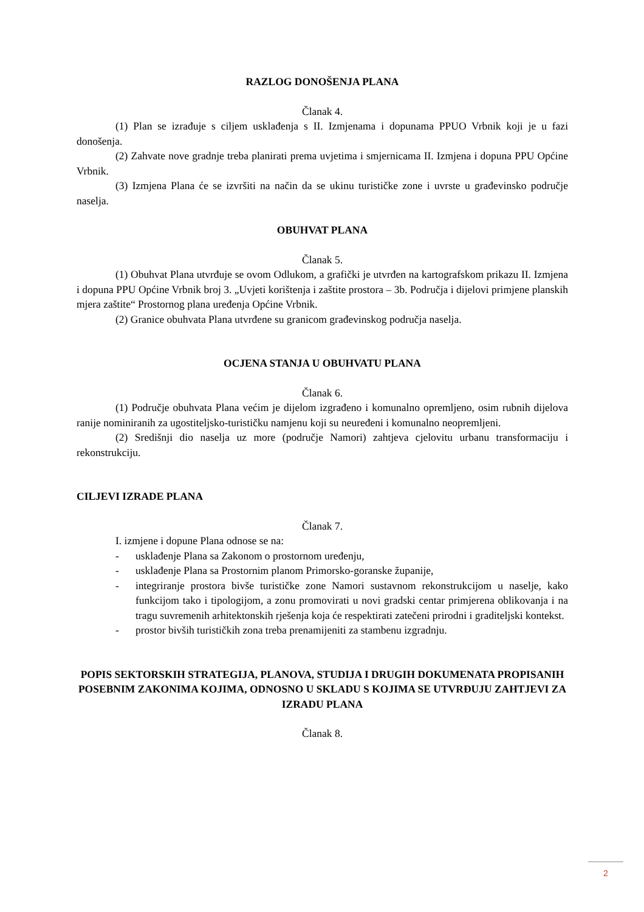RAZLOG DONOŠENJA PLANA
Članak 4.
(1) Plan se izrađuje s ciljem usklađenja s II. Izmjenama i dopunama PPUO Vrbnik koji je u fazi donošenja.
(2) Zahvate nove gradnje treba planirati prema uvjetima i smjernicama II. Izmjena i dopuna PPU Općine Vrbnik.
(3) Izmjena Plana će se izvršiti na način da se ukinu turističke zone i uvrste u građevinsko područje naselja.
OBUHVAT PLANA
Članak 5.
(1) Obuhvat Plana utvrđuje se ovom Odlukom, a grafički je utvrđen na kartografskom prikazu II. Izmjena i dopuna PPU Općine Vrbnik broj 3. „Uvjeti korištenja i zaštite prostora – 3b. Područja i dijelovi primjene planskih mjera zaštite“ Prostornog plana uređenja Općine Vrbnik.
(2) Granice obuhvata Plana utvrđene su granicom građevinskog područja naselja.
OCJENA STANJA U OBUHVATU PLANA
Članak 6.
(1) Područje obuhvata Plana većim je dijelom izgrađeno i komunalno opremljeno, osim rubnih dijelova ranije nominiranih za ugostiteljsko-turističku namjenu koji su neuređeni i komunalno neopremljeni.
(2) Središnji dio naselja uz more (područje Namori) zahtjeva cjelovitu urbanu transformaciju i rekonstrukciju.
CILJEVI IZRADE PLANA
Članak 7.
I. izmjene i dopune Plana odnose se na:
- usklađenje Plana sa Zakonom o prostornom uređenju,
- usklađenje Plana sa Prostornim planom Primorsko-goranske županije,
- integriranje prostora bivše turističke zone Namori sustavnom rekonstrukcijom u naselje, kako funkcijom tako i tipologijom, a zonu promovirati u novi gradski centar primjerena oblikovanja i na tragu suvremenih arhitektonskih rješenja koja će respektirati zatečeni prirodni i graditeljski kontekst.
- prostor bivših turističkih zona treba prenamijeniti za stambenu izgradnju.
POPIS SEKTORSKIH STRATEGIJA, PLANOVA, STUDIJA I DRUGIH DOKUMENATA PROPISANIH POSEBNIM ZAKONIMA KOJIMA, ODNOSNO U SKLADU S KOJIMA SE UTVRĐUJU ZAHTJEVI ZA IZRADU PLANA
Članak 8.
2